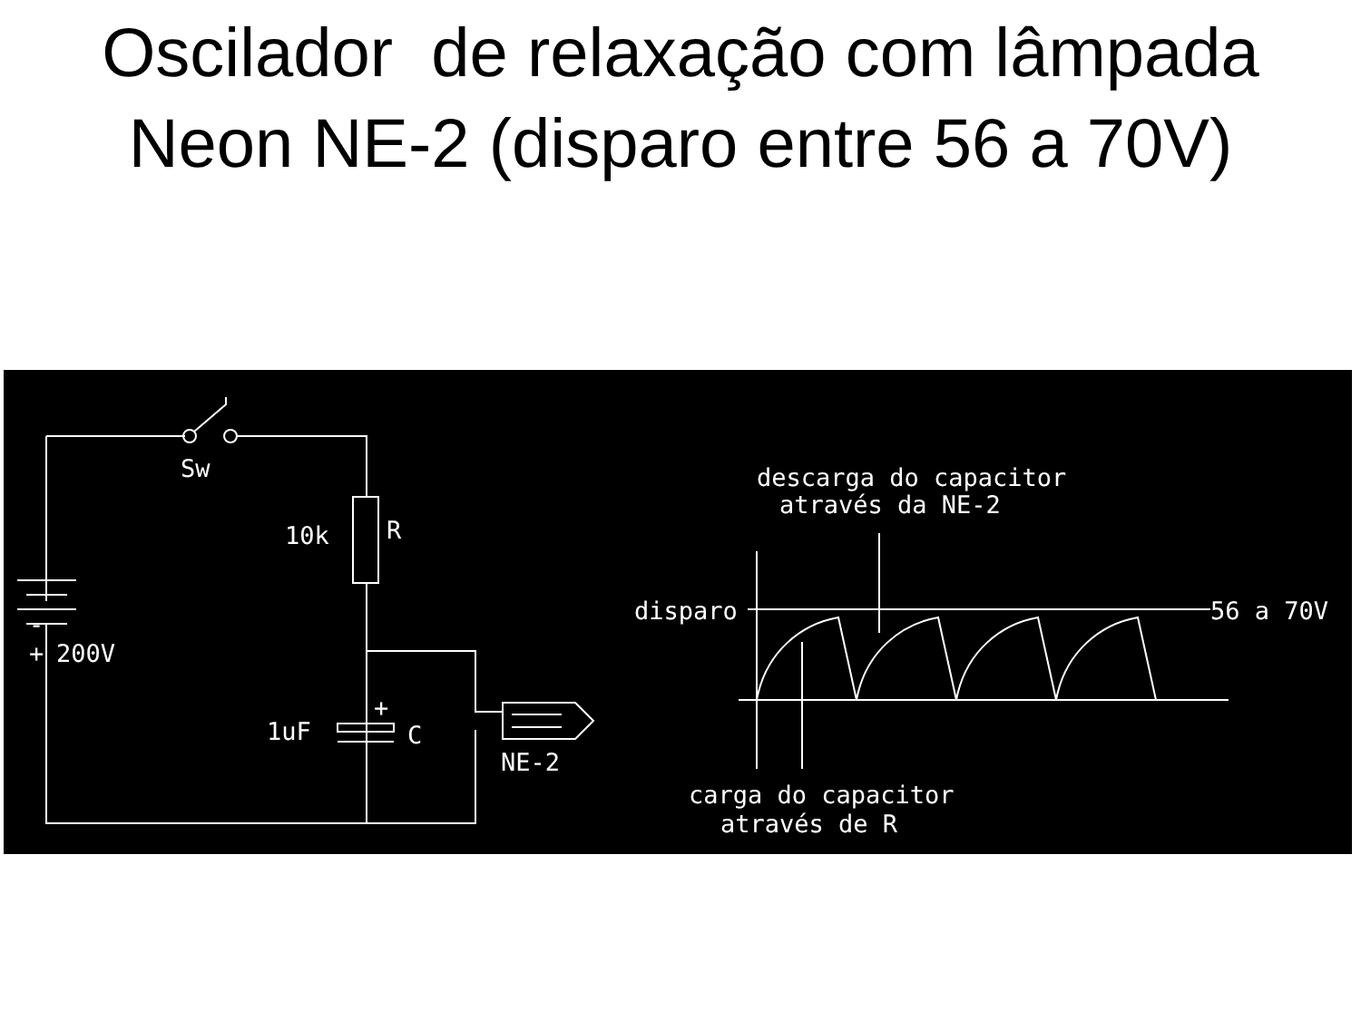Oscilador de relaxação com lâmpada
Neon NE-2 (disparo entre 56 a 70V)
Sw
10k
R
+
-
200V
1uF
+
C
NE-2
descarga do capacitor
através da NE-2
disparo
56 a 70V
carga do capacitor
através de R